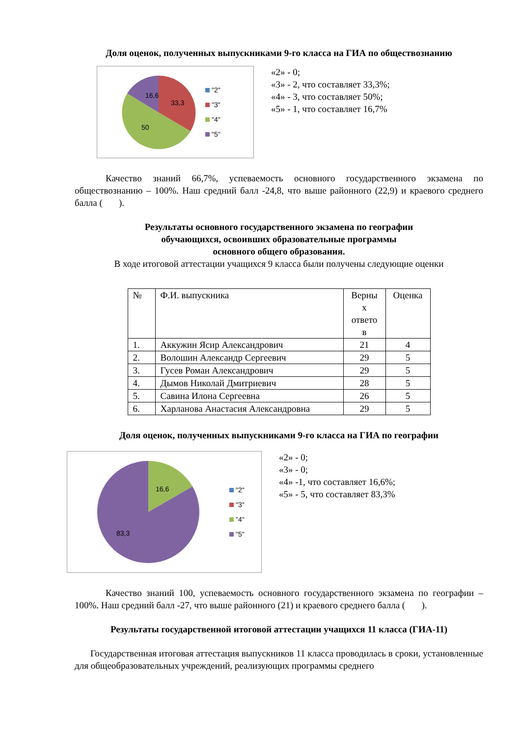Доля оценок, полученных выпускниками 9-го класса на ГИА по обществознанию
33,3
50
16,6
"2"
"3"
"4"
"5"
«2» - 0;
«3» - 2, что составляет 33,3%;
«4» - 3, что составляет 50%;
«5» - 1, что составляет 16,7%
Качество знаний 66,7%, успеваемость основного государственного экзамена по обществознанию – 100%. Наш средний балл -24,8, что выше районного (22,9) и краевого среднего балла ( ).
Результаты основного государственного экзамена по географии
обучающихся, освоивших образовательные программы
основного общего образования.
В ходе итоговой аттестации учащихся 9 класса были получены следующие оценки
| № | Ф.И. выпускника | Верны х ответо в | Оценка |
| --- | --- | --- | --- |
| 1. | Аккужин Ясир Александрович | 21 | 4 |
| 2. | Волошин Александр Сергеевич | 29 | 5 |
| 3. | Гусев Роман Александрович | 29 | 5 |
| 4. | Дымов Николай Дмитриевич | 28 | 5 |
| 5. | Савина Илона Сергеевна | 26 | 5 |
| 6. | Харланова Анастасия Александровна | 29 | 5 |
Доля оценок, полученных выпускниками 9-го класса на ГИА по географии
16,6
83,3
"2"
"3"
"4"
"5"
«2» - 0;
«3» - 0;
«4» -1, что составляет 16,6%;
«5» - 5, что составляет 83,3%
Качество знаний 100, успеваемость основного государственного экзамена по географии – 100%. Наш средний балл -27, что выше районного (21) и краевого среднего балла ( ).
Результаты государственной итоговой аттестации учащихся 11 класса (ГИА-11)
Государственная итоговая аттестация выпускников 11 класса проводилась в сроки, установленные для общеобразовательных учреждений, реализующих программы среднего